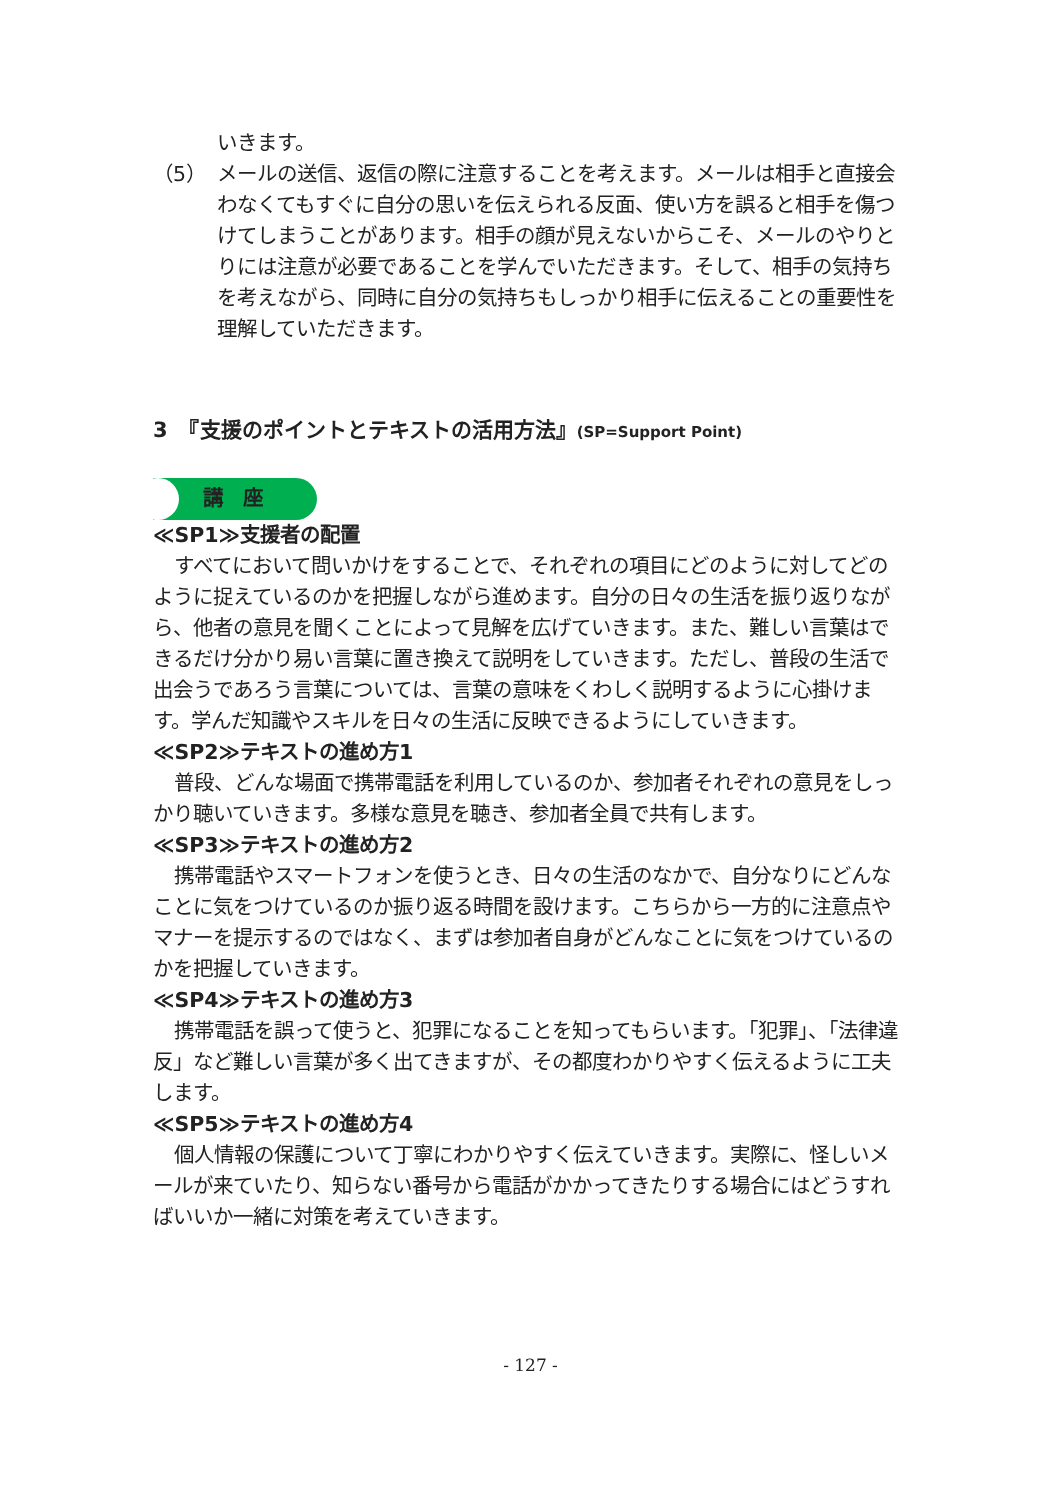いきます。
（5） メールの送信、返信の際に注意することを考えます。メールは相手と直接会わなくてもすぐに自分の思いを伝えられる反面、使い方を誤ると相手を傷つけてしまうことがあります。相手の顔が見えないからこそ、メールのやりとりには注意が必要であることを学んでいただきます。そして、相手の気持ちを考えながら、同時に自分の気持ちもしっかり相手に伝えることの重要性を理解していただきます。
3　『支援のポイントとテキストの活用方法』(SP=Support Point)
講　座
≪SP1≫支援者の配置
すべてにおいて問いかけをすることで、それぞれの項目にどのように対してどのように捉えているのかを把握しながら進めます。自分の日々の生活を振り返りながら、他者の意見を聞くことによって見解を広げていきます。また、難しい言葉はできるだけ分かり易い言葉に置き換えて説明をしていきます。ただし、普段の生活で出会うであろう言葉については、言葉の意味をくわしく説明するように心掛けます。学んだ知識やスキルを日々の生活に反映できるようにしていきます。
≪SP2≫テキストの進め方1
普段、どんな場面で携帯電話を利用しているのか、参加者それぞれの意見をしっかり聴いていきます。多様な意見を聴き、参加者全員で共有します。
≪SP3≫テキストの進め方2
携帯電話やスマートフォンを使うとき、日々の生活のなかで、自分なりにどんなことに気をつけているのか振り返る時間を設けます。こちらから一方的に注意点やマナーを提示するのではなく、まずは参加者自身がどんなことに気をつけているのかを把握していきます。
≪SP4≫テキストの進め方3
携帯電話を誤って使うと、犯罪になることを知ってもらいます。「犯罪」、「法律違反」など難しい言葉が多く出てきますが、その都度わかりやすく伝えるように工夫します。
≪SP5≫テキストの進め方4
個人情報の保護について丁寧にわかりやすく伝えていきます。実際に、怪しいメールが来ていたり、知らない番号から電話がかかってきたりする場合にはどうすればいいか一緒に対策を考えていきます。
- 127 -